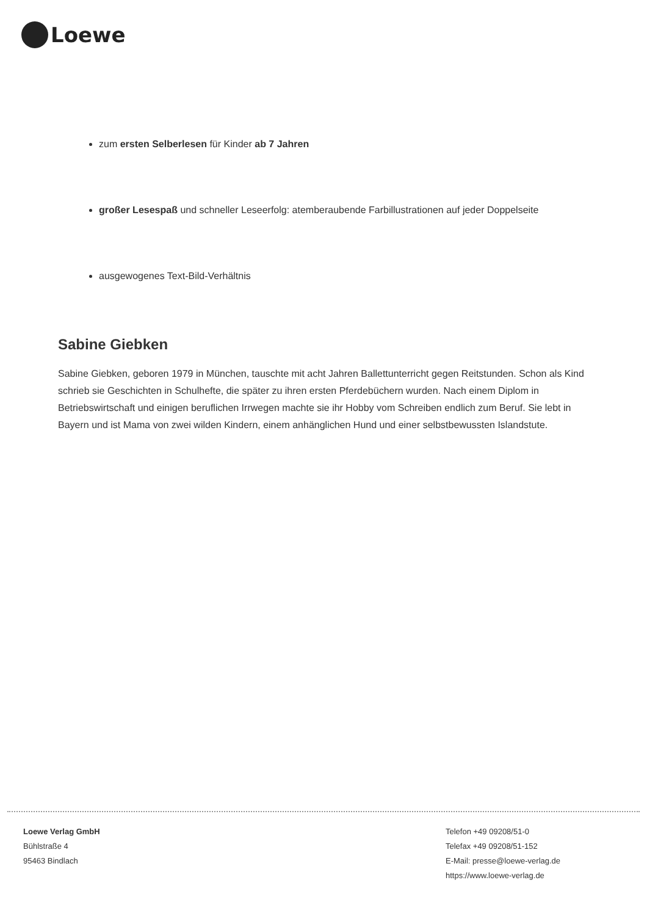Loewe
zum ersten Selberlesen für Kinder ab 7 Jahren
großer Lesespaß und schneller Leseerfolg: atemberaubende Farbillustrationen auf jeder Doppelseite
ausgewogenes Text-Bild-Verhältnis
Sabine Giebken
Sabine Giebken, geboren 1979 in München, tauschte mit acht Jahren Ballettunterricht gegen Reitstunden. Schon als Kind schrieb sie Geschichten in Schulhefte, die später zu ihren ersten Pferdebüchern wurden. Nach einem Diplom in Betriebswirtschaft und einigen beruflichen Irrwegen machte sie ihr Hobby vom Schreiben endlich zum Beruf. Sie lebt in Bayern und ist Mama von zwei wilden Kindern, einem anhänglichen Hund und einer selbstbewussten Islandstute.
Loewe Verlag GmbH
Bühlstraße 4
95463 Bindlach
Telefon +49 09208/51-0
Telefax +49 09208/51-152
E-Mail: presse@loewe-verlag.de
https://www.loewe-verlag.de